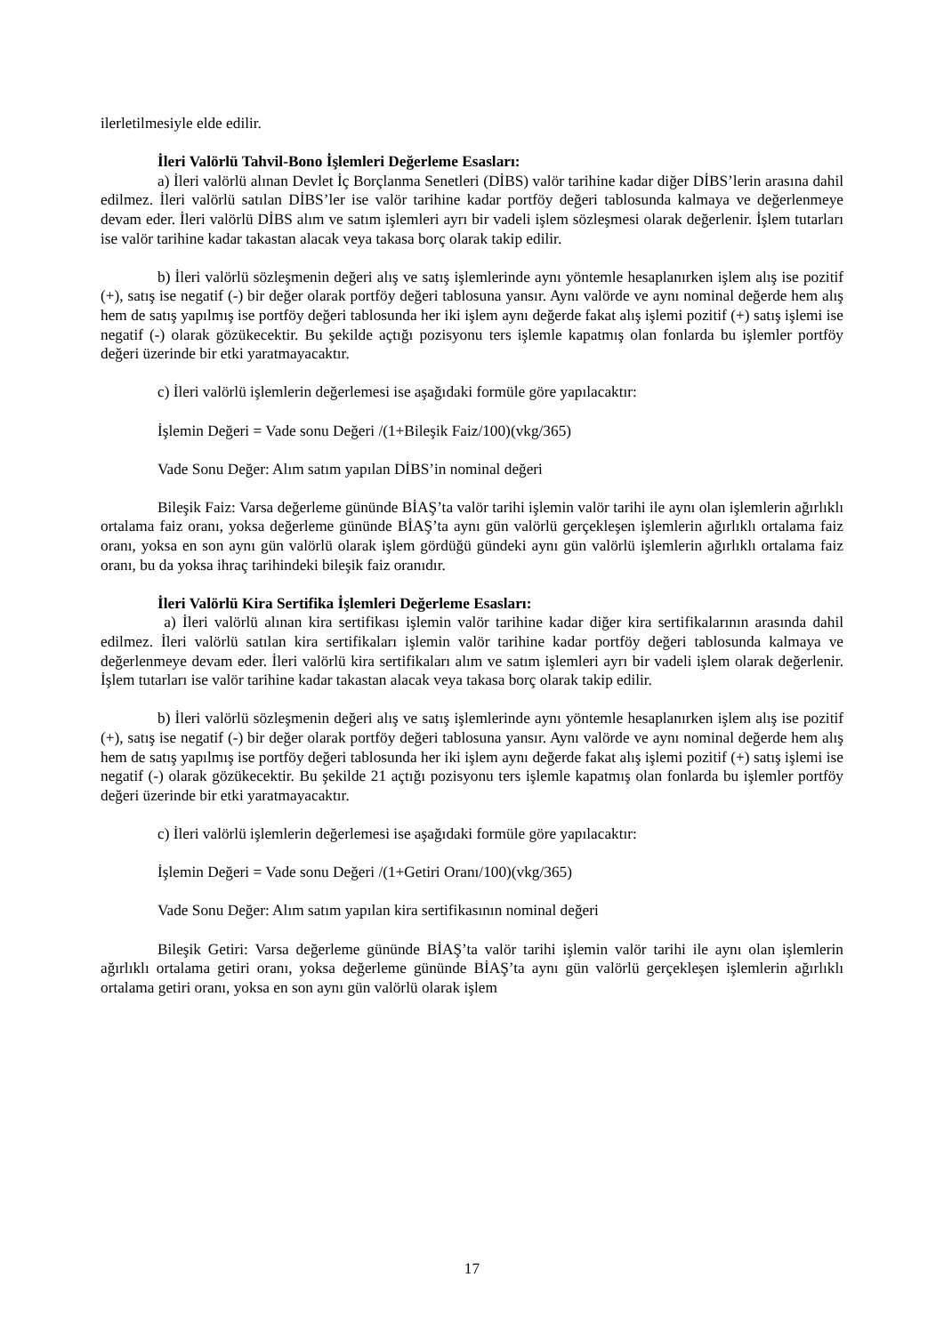ilerletilmesiyle elde edilir.
İleri Valörlü Tahvil-Bono İşlemleri Değerleme Esasları:
a) İleri valörlü alınan Devlet İç Borçlanma Senetleri (DİBS) valör tarihine kadar diğer DİBS’lerin arasına dahil edilmez. İleri valörlü satılan DİBS’ler ise valör tarihine kadar portföy değeri tablosunda kalmaya ve değerlenmeye devam eder. İleri valörlü DİBS alım ve satım işlemleri ayrı bir vadeli işlem sözleşmesi olarak değerlenir. İşlem tutarları ise valör tarihine kadar takastan alacak veya takasa borç olarak takip edilir.
b) İleri valörlü sözleşmenin değeri alış ve satış işlemlerinde aynı yöntemle hesaplanırken işlem alış ise pozitif (+), satış ise negatif (-) bir değer olarak portföy değeri tablosuna yansır. Aynı valörde ve aynı nominal değerde hem alış hem de satış yapılmış ise portföy değeri tablosunda her iki işlem aynı değerde fakat alış işlemi pozitif (+) satış işlemi ise negatif (-) olarak gözükecektir. Bu şekilde açtığı pozisyonu ters işlemle kapatmış olan fonlarda bu işlemler portföy değeri üzerinde bir etki yaratmayacaktır.
c) İleri valörlü işlemlerin değerlemesi ise aşağıdaki formüle göre yapılacaktır:
İşlemin Değeri = Vade sonu Değeri /(1+Bileşik Faiz/100)(vkg/365)
Vade Sonu Değer: Alım satım yapılan DİBS’in nominal değeri
Bileşik Faiz: Varsa değerleme gününde BİAŞ’ta valör tarihi işlemin valör tarihi ile aynı olan işlemlerin ağırlıklı ortalama faiz oranı, yoksa değerleme gününde BİAŞ’ta aynı gün valörlü gerçekleşen işlemlerin ağırlıklı ortalama faiz oranı, yoksa en son aynı gün valörlü olarak işlem gördüğü gündeki aynı gün valörlü işlemlerin ağırlıklı ortalama faiz oranı, bu da yoksa ihraç tarihindeki bileşik faiz oranıdır.
İleri Valörlü Kira Sertifika İşlemleri Değerleme Esasları:
a) İleri valörlü alınan kira sertifikası işlemin valör tarihine kadar diğer kira sertifikalarının arasında dahil edilmez. İleri valörlü satılan kira sertifikaları işlemin valör tarihine kadar portföy değeri tablosunda kalmaya ve değerlenmeye devam eder. İleri valörlü kira sertifikaları alım ve satım işlemleri ayrı bir vadeli işlem olarak değerlenir. İşlem tutarları ise valör tarihine kadar takastan alacak veya takasa borç olarak takip edilir.
b) İleri valörlü sözleşmenin değeri alış ve satış işlemlerinde aynı yöntemle hesaplanırken işlem alış ise pozitif (+), satış ise negatif (-) bir değer olarak portföy değeri tablosuna yansır. Aynı valörde ve aynı nominal değerde hem alış hem de satış yapılmış ise portföy değeri tablosunda her iki işlem aynı değerde fakat alış işlemi pozitif (+) satış işlemi ise negatif (-) olarak gözükecektir. Bu şekilde 21 açtığı pozisyonu ters işlemle kapatmış olan fonlarda bu işlemler portföy değeri üzerinde bir etki yaratmayacaktır.
c) İleri valörlü işlemlerin değerlemesi ise aşağıdaki formüle göre yapılacaktır:
İşlemin Değeri = Vade sonu Değeri /(1+Getiri Oranı/100)(vkg/365)
Vade Sonu Değer: Alım satım yapılan kira sertifikasının nominal değeri
Bileşik Getiri: Varsa değerleme gününde BİAŞ’ta valör tarihi işlemin valör tarihi ile aynı olan işlemlerin ağırlıklı ortalama getiri oranı, yoksa değerleme gününde BİAŞ’ta aynı gün valörlü gerçekleşen işlemlerin ağırlıklı ortalama getiri oranı, yoksa en son aynı gün valörlü olarak işlem
17